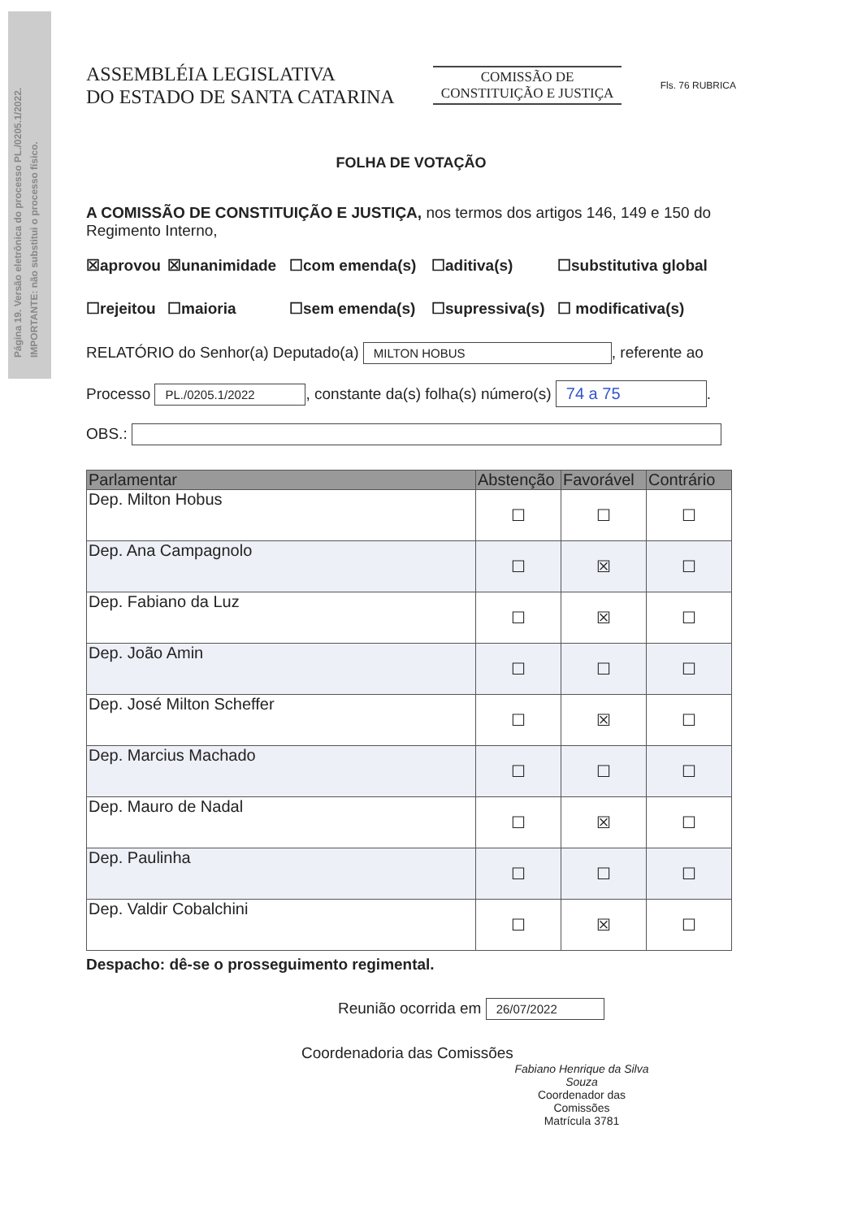Página 19. Versão eletrônica do processo PL./0205.1/2022.
IMPORTANTE: não substitui o processo físico.
ASSEMBLÉIA LEGISLATIVA
DO ESTADO DE SANTA CATARINA
COMISSÃO DE
CONSTITUIÇÃO E JUSTIÇA
Fls. 76 RUBRICA
FOLHA DE VOTAÇÃO
A COMISSÃO DE CONSTITUIÇÃO E JUSTIÇA, nos termos dos artigos 146, 149 e 150 do Regimento Interno,
☒aprovou ☒unanimidade ☐com emenda(s) ☐aditiva(s) ☐substitutiva global ☐rejeitou ☐maioria ☐sem emenda(s) ☐supressiva(s) ☐ modificativa(s)
RELATÓRIO do Senhor(a) Deputado(a) MILTON HOBUS, referente ao
Processo PL./0205.1/2022, constante da(s) folha(s) número(s) 74 a 75.
OBS.:
| Parlamentar | Abstenção | Favorável | Contrário |
| --- | --- | --- | --- |
| Dep. Milton Hobus | ☐ | ☐ | ☐ |
| Dep. Ana Campagnolo | ☐ | ☒ | ☐ |
| Dep. Fabiano da Luz | ☐ | ☒ | ☐ |
| Dep. João Amin | ☐ | ☐ | ☐ |
| Dep. José Milton Scheffer | ☐ | ☒ | ☐ |
| Dep. Marcius Machado | ☐ | ☐ | ☐ |
| Dep. Mauro de Nadal | ☐ | ☒ | ☐ |
| Dep. Paulinha | ☐ | ☐ | ☐ |
| Dep. Valdir Cobalchini | ☐ | ☒ | ☐ |
Despacho: dê-se o prosseguimento regimental.
Reunião ocorrida em 26/07/2022
Coordenadoria das Comissões
Fabiano Henrique da Silva Souza
Coordenador das Comissões
Matrícula 3781